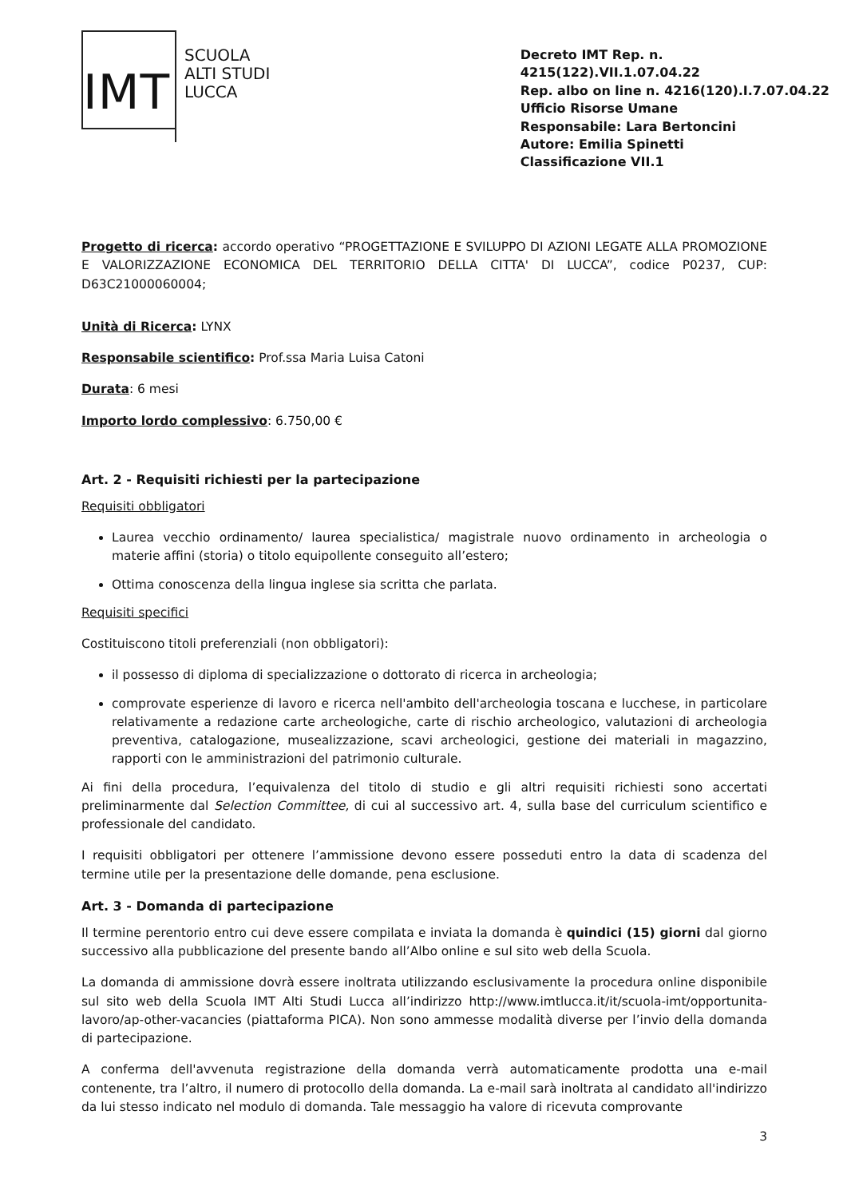IMT
SCUOLA
ALTI STUDI
LUCCA
Decreto IMT Rep. n. 4215(122).VII.1.07.04.22
Rep. albo on line n. 4216(120).I.7.07.04.22
Ufficio Risorse Umane
Responsabile: Lara Bertoncini
Autore: Emilia Spinetti
Classificazione VII.1
Progetto di ricerca: accordo operativo “PROGETTAZIONE E SVILUPPO DI AZIONI LEGATE ALLA PROMOZIONE E VALORIZZAZIONE ECONOMICA DEL TERRITORIO DELLA CITTA' DI LUCCA”, codice P0237, CUP: D63C21000060004;
Unità di Ricerca: LYNX
Responsabile scientifico: Prof.ssa Maria Luisa Catoni
Durata: 6 mesi
Importo lordo complessivo: 6.750,00 €
Art. 2 - Requisiti richiesti per la partecipazione
Requisiti obbligatori
Laurea vecchio ordinamento/ laurea specialistica/ magistrale nuovo ordinamento in archeologia o materie affini (storia) o titolo equipollente conseguito all’estero;
Ottima conoscenza della lingua inglese sia scritta che parlata.
Requisiti specifici
Costituiscono titoli preferenziali (non obbligatori):
il possesso di diploma di specializzazione o dottorato di ricerca in archeologia;
comprovate esperienze di lavoro e ricerca nell'ambito dell'archeologia toscana e lucchese, in particolare relativamente a redazione carte archeologiche, carte di rischio archeologico, valutazioni di archeologia preventiva, catalogazione, musealizzazione, scavi archeologici, gestione dei materiali in magazzino, rapporti con le amministrazioni del patrimonio culturale.
Ai fini della procedura, l’equivalenza del titolo di studio e gli altri requisiti richiesti sono accertati preliminarmente dal Selection Committee, di cui al successivo art. 4, sulla base del curriculum scientifico e professionale del candidato.
I requisiti obbligatori per ottenere l’ammissione devono essere posseduti entro la data di scadenza del termine utile per la presentazione delle domande, pena esclusione.
Art. 3 - Domanda di partecipazione
Il termine perentorio entro cui deve essere compilata e inviata la domanda è quindici (15) giorni dal giorno successivo alla pubblicazione del presente bando all’Albo online e sul sito web della Scuola.
La domanda di ammissione dovrà essere inoltrata utilizzando esclusivamente la procedura online disponibile sul sito web della Scuola IMT Alti Studi Lucca all’indirizzo http://www.imtlucca.it/it/scuola-imt/opportunita-lavoro/ap-other-vacancies (piattaforma PICA). Non sono ammesse modalità diverse per l’invio della domanda di partecipazione.
A conferma dell'avvenuta registrazione della domanda verrà automaticamente prodotta una e-mail contenente, tra l’altro, il numero di protocollo della domanda. La e-mail sarà inoltrata al candidato all'indirizzo da lui stesso indicato nel modulo di domanda. Tale messaggio ha valore di ricevuta comprovante
3